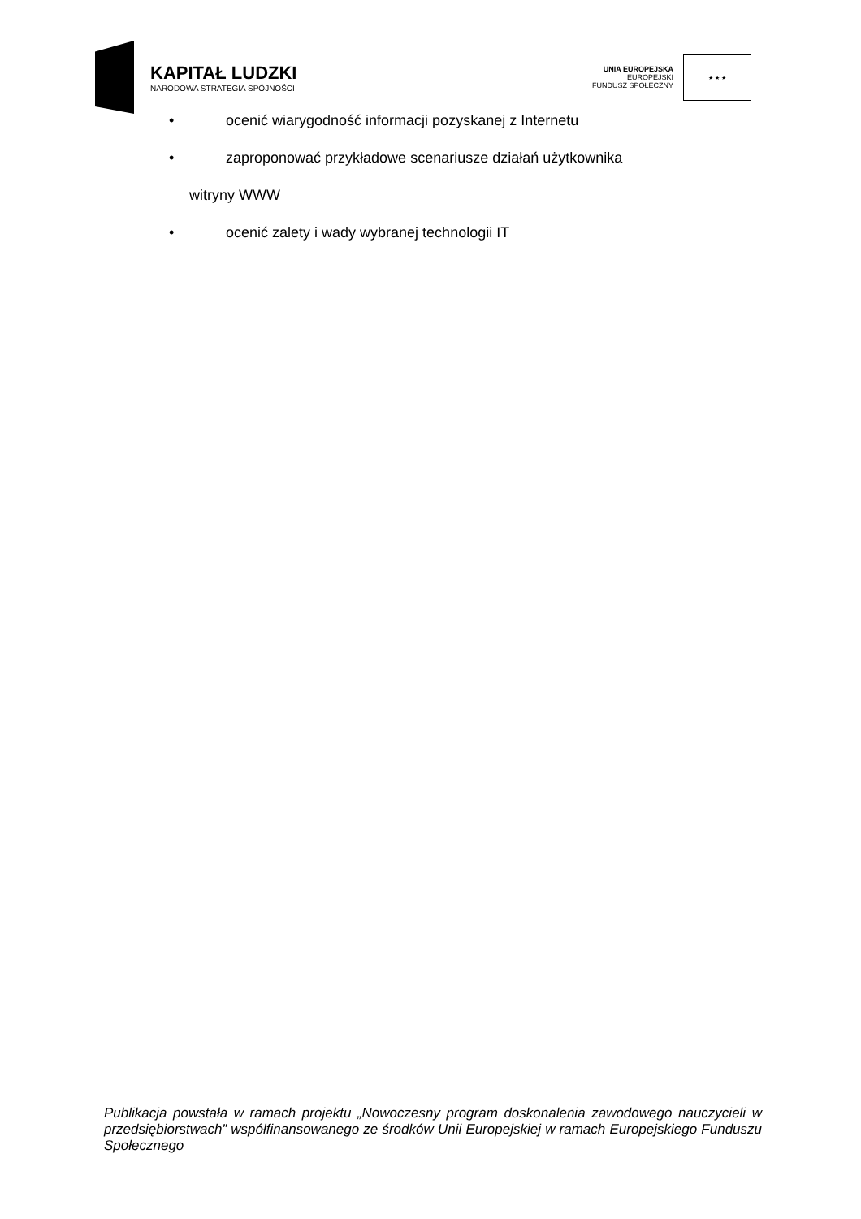KAPITAŁ LUDZKI
NARODOWA STRATEGIA SPÓJNOŚCI
UNIA EUROPEJSKA
EUROPEJSKI
FUNDUSZ SPOŁECZNY
★ ★ ★
• ocenić wiarygodność informacji pozyskanej z Internetu
• zaproponować przykładowe scenariusze działań użytkownika
witryny WWW
• ocenić zalety i wady wybranej technologii IT
Publikacja powstała w ramach projektu „Nowoczesny program doskonalenia zawodowego nauczycieli w przedsiębiorstwach” współfinansowanego ze środków Unii Europejskiej w ramach Europejskiego Funduszu Społecznego